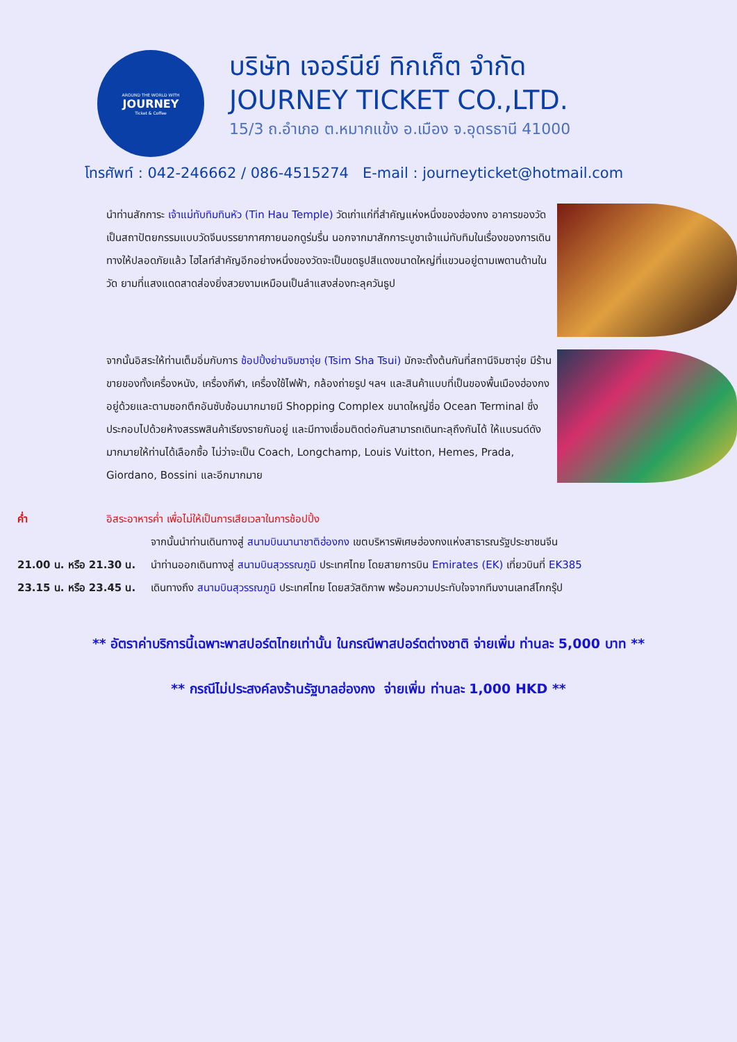AROUND THE WORLD WITH
JOURNEY
Ticket & Coffee
บริษัท เจอร์นีย์ ทิกเก็ต จำกัด
JOURNEY TICKET CO.,LTD.
15/3 ถ.อำเภอ ต.หมากแข้ง อ.เมือง จ.อุดรธานี 41000
โทรศัพท์ : 042-246662 / 086-4515274 E-mail : journeyticket@hotmail.com
นำท่านสักการะ เจ้าแม่ทับทิมทินหัว (Tin Hau Temple) วัดเก่าแก่ที่สำคัญแห่งหนึ่งของฮ่องกง อาคารของวัดเป็นสถาปัตยกรรมแบบวัดจีนบรรยากาศภายนอกดูร่มรื่น นอกจากมาสักการะบูชาเจ้าแม่ทับทิมในเรื่องของการเดินทางให้ปลอดภัยแล้ว ไฮไลท์สำคัญอีกอย่างหนึ่งของวัดจะเป็นขดธูปสีแดงขนาดใหญ่ที่แขวนอยู่ตามเพดานด้านในวัด ยามที่แสงแดดสาดส่องยิ่งสวยงามเหมือนเป็นลำแสงส่องทะลุควันธูป
จากนั้นอิสระให้ท่านเต็มอิ่มกับการ ช้อปปิ้งย่านจิมซาจุ่ย (Tsim Sha Tsui) มักจะตั้งต้นกันที่สถานีจิมซาจุ่ย มีร้านขายของทั้งเครื่องหนัง, เครื่องกีฬา, เครื่องใช้ไฟฟ้า, กล้องถ่ายรูป ฯลฯ และสินค้าแบบที่เป็นของพื้นเมืองฮ่องกงอยู่ด้วยและตามซอกตึกอันซับซ้อนมากมายมี Shopping Complex ขนาดใหญ่ชื่อ Ocean Terminal ซึ่งประกอบไปด้วยห้างสรรพสินค้าเรียงรายกันอยู่ และมีทางเชื่อมติดต่อกันสามารถเดินทะลุถึงกันได้ ให้แบรนด์ดังมากมายให้ท่านได้เลือกซื้อ ไม่ว่าจะเป็น Coach, Longchamp, Louis Vuitton, Hemes, Prada, Giordano, Bossini และอีกมากมาย
ค่ำ อิสระอาหารค่ำ เพื่อไม่ให้เป็นการเสียเวลาในการช้อปปิ้ง
จากนั้นนำท่านเดินทางสู่ สนามบินนานาชาติฮ่องกง เขตบริหารพิเศษฮ่องกงแห่งสาธารณรัฐประชาชนจีน
21.00 น. หรือ 21.30 น. นำท่านออกเดินทางสู่ สนามบินสุวรรณภูมิ ประเทศไทย โดยสายการบิน Emirates (EK) เที่ยวบินที่ EK385
23.15 น. หรือ 23.45 น. เดินทางถึง สนามบินสุวรรณภูมิ ประเทศไทย โดยสวัสดิภาพ พร้อมความประทับใจจากทีมงานเลทส์โกกรุ๊ป
** อัตราค่าบริการนี้เฉพาะพาสปอร์ตไทยเท่านั้น ในกรณีพาสปอร์ตต่างชาติ จ่ายเพิ่ม ท่านละ 5,000 บาท **
** กรณีไม่ประสงค์ลงร้านรัฐบาลฮ่องกง จ่ายเพิ่ม ท่านละ 1,000 HKD **